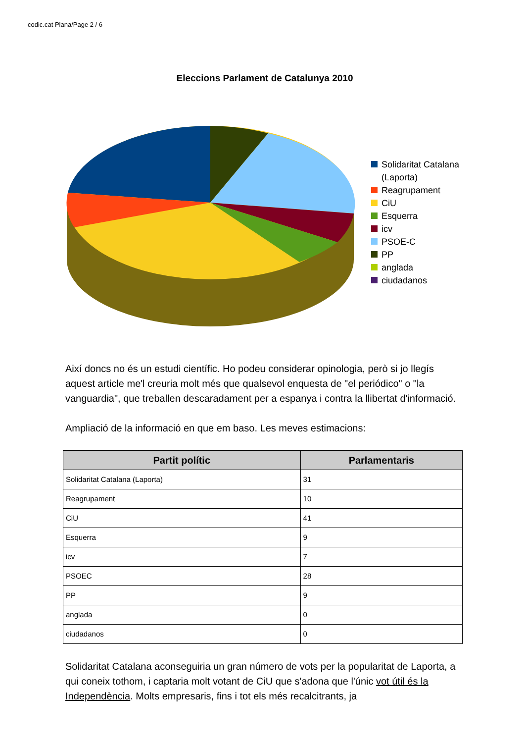codic.cat Plana/Page 2 / 6
Eleccions Parlament de Catalunya 2010
Solidaritat Catalana
(Laporta)
Reagrupament
CiU
Esquerra
icv
PSOE-C
PP
anglada
ciudadanos
Així doncs no és un estudi científic. Ho podeu considerar opinologia, però si jo llegís aquest article me'l creuria molt més que qualsevol enquesta de "el periódico" o "la vanguardia", que treballen descaradament per a espanya i contra la llibertat d'informació.
Ampliació de la informació en que em baso. Les meves estimacions:
| Partit polític | Parlamentaris |
| --- | --- |
| Solidaritat Catalana (Laporta) | 31 |
| Reagrupament | 10 |
| CiU | 41 |
| Esquerra | 9 |
| icv | 7 |
| PSOEC | 28 |
| PP | 9 |
| anglada | 0 |
| ciudadanos | 0 |
Solidaritat Catalana aconseguiria un gran número de vots per la popularitat de Laporta, a qui coneix tothom, i captaria molt votant de CiU que s'adona que l'únic vot útil és la Independència. Molts empresaris, fins i tot els més recalcitrants, ja